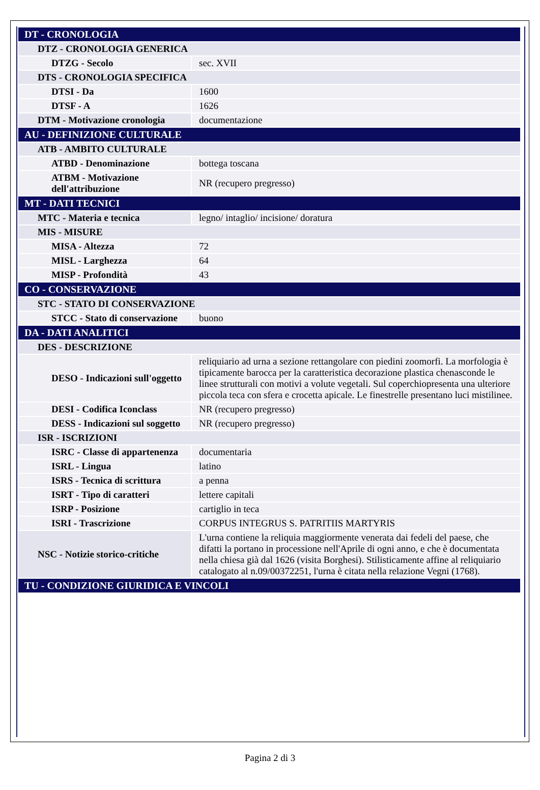| DT - CRONOLOGIA | |
| DTZ - CRONOLOGIA GENERICA | |
| DTZG - Secolo | sec. XVII |
| DTS - CRONOLOGIA SPECIFICA | |
| DTSI - Da | 1600 |
| DTSF - A | 1626 |
| DTM - Motivazione cronologia | documentazione |
| AU - DEFINIZIONE CULTURALE | |
| ATB - AMBITO CULTURALE | |
| ATBD - Denominazione | bottega toscana |
| ATBM - Motivazione dell'attribuzione | NR (recupero pregresso) |
| MT - DATI TECNICI | |
| MTC - Materia e tecnica | legno/ intaglio/ incisione/ doratura |
| MIS - MISURE | |
| MISA - Altezza | 72 |
| MISL - Larghezza | 64 |
| MISP - Profondità | 43 |
| CO - CONSERVAZIONE | |
| STC - STATO DI CONSERVAZIONE | |
| STCC - Stato di conservazione | buono |
| DA - DATI ANALITICI | |
| DES - DESCRIZIONE | |
| DESO - Indicazioni sull'oggetto | reliquiario ad urna a sezione rettangolare con piedini zoomorfi. La morfologia è tipicamente barocca per la caratteristica decorazione plastica chenasconde le linee strutturali con motivi a volute vegetali. Sul coperchiopresenta una ulteriore piccola teca con sfera e crocetta apicale. Le finestrelle presentano luci mistilinee. |
| DESI - Codifica Iconclass | NR (recupero pregresso) |
| DESS - Indicazioni sul soggetto | NR (recupero pregresso) |
| ISR - ISCRIZIONI | |
| ISRC - Classe di appartenenza | documentaria |
| ISRL - Lingua | latino |
| ISRS - Tecnica di scrittura | a penna |
| ISRT - Tipo di caratteri | lettere capitali |
| ISRP - Posizione | cartiglio in teca |
| ISRI - Trascrizione | CORPUS INTEGRUS S. PATRITIIS MARTYRIS |
| NSC - Notizie storico-critiche | L'urna contiene la reliquia maggiormente venerata dai fedeli del paese, che difatti la portano in processione nell'Aprile di ogni anno, e che è documentata nella chiesa già dal 1626 (visita Borghesi). Stilisticamente affine al reliquiario catalogato al n.09/00372251, l'urna è citata nella relazione Vegni (1768). |
| TU - CONDIZIONE GIURIDICA E VINCOLI | |
Pagina 2 di 3